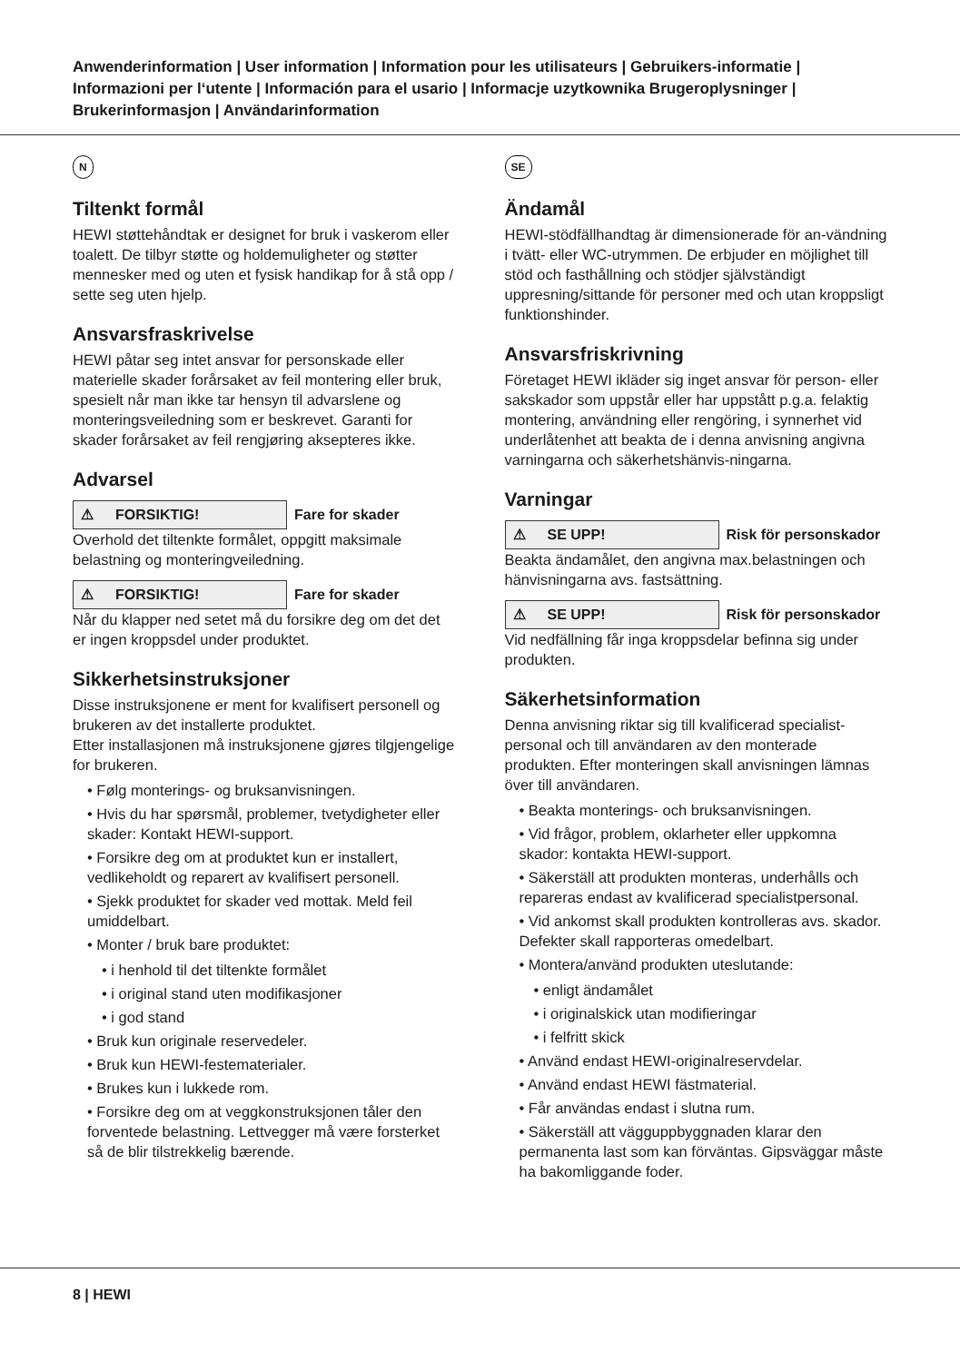Anwenderinformation | User information | Information pour les utilisateurs | Gebruikers-informatie | Informazioni per l‘utente | Información para el usario | Informacje uzytkownika Brugeroplysninger | Brukerinformasjon | Användarinformation
N
Tiltenkt formål
HEWI støttehåndtak er designet for bruk i vaskerom eller toalett. De tilbyr støtte og holdemuligheter og støtter mennesker med og uten et fysisk handikap for å stå opp / sette seg uten hjelp.
Ansvarsfraskrivelse
HEWI påtar seg intet ansvar for personskade eller materielle skader forårsaket av feil montering eller bruk, spesielt når man ikke tar hensyn til advarslene og monteringsveiledning som er beskrevet. Garanti for skader forårsaket av feil rengjøring aksepteres ikke.
Advarsel
⚠ FORSIKTIG!
Fare for skader
Overhold det tiltenkte formålet, oppgitt maksimale belastning og monteringveiledning.
⚠ FORSIKTIG!
Fare for skader
Når du klapper ned setet må du forsikre deg om det det er ingen kroppsdel under produktet.
Sikkerhetsinstruksjoner
Disse instruksjonene er ment for kvalifisert personell og brukeren av det installerte produktet.
Etter installasjonen må instruksjonene gjøres tilgjengelige for brukeren.
• Følg monterings- og bruksanvisningen.
• Hvis du har spørsmål, problemer, tvetydigheter eller skader: Kontakt HEWI-support.
• Forsikre deg om at produktet kun er installert, vedlikeholdt og reparert av kvalifisert personell.
• Sjekk produktet for skader ved mottak. Meld feil umiddelbart.
• Monter / bruk bare produktet:
• i henhold til det tiltenkte formålet
• i original stand uten modifikasjoner
• i god stand
• Bruk kun originale reservedeler.
• Bruk kun HEWI-festematerialer.
• Brukes kun i lukkede rom.
• Forsikre deg om at veggkonstruksjonen tåler den forventede belastning. Lettvegger må være forsterket så de blir tilstrekkelig bærende.
SE
Ändamål
HEWI-stödfällhandtag är dimensionerade för an-vändning i tvätt- eller WC-utrymmen. De erbjuder en möjlighet till stöd och fasthållning och stödjer självständigt uppresning/sittande för personer med och utan kroppsligt funktionshinder.
Ansvarsfriskrivning
Företaget HEWI ikläder sig inget ansvar för person- eller sakskador som uppstår eller har uppstått p.g.a. felaktig montering, användning eller rengöring, i synnerhet vid underlåtenhet att beakta de i denna anvisning angivna varningarna och säkerhetshänvis-ningarna.
Varningar
⚠ SE UPP!
Risk för personskador
Beakta ändamålet, den angivna max.belastningen och hänvisningarna avs. fastsättning.
⚠ SE UPP!
Risk för personskador
Vid nedfällning får inga kroppsdelar befinna sig under produkten.
Säkerhetsinformation
Denna anvisning riktar sig till kvalificerad specialist-personal och till användaren av den monterade produkten. Efter monteringen skall anvisningen lämnas över till användaren.
• Beakta monterings- och bruksanvisningen.
• Vid frågor, problem, oklarheter eller uppkomna skador: kontakta HEWI-support.
• Säkerställ att produkten monteras, underhålls och repareras endast av kvalificerad specialistpersonal.
• Vid ankomst skall produkten kontrolleras avs. skador.
Defekter skall rapporteras omedelbart.
• Montera/använd produkten uteslutande:
• enligt ändamålet
• i originalskick utan modifieringar
• i felfritt skick
• Använd endast HEWI-originalreservdelar.
• Använd endast HEWI fästmaterial.
• Får användas endast i slutna rum.
• Säkerställ att vägguppbyggnaden klarar den permanenta last som kan förväntas. Gipsväggar måste ha bakomliggande foder.
8 | HEWI